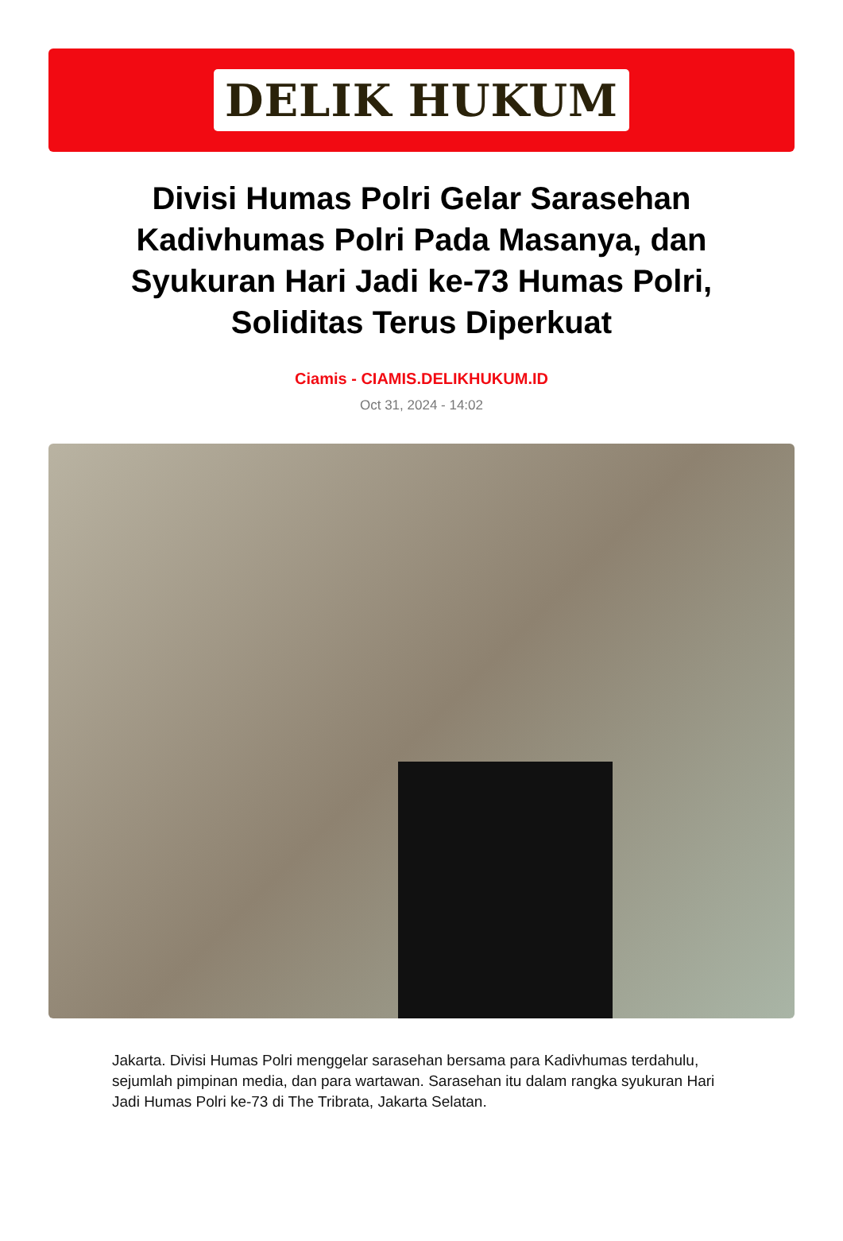DELIK HUKUM
Divisi Humas Polri Gelar Sarasehan Kadivhumas Polri Pada Masanya, dan Syukuran Hari Jadi ke-73 Humas Polri, Soliditas Terus Diperkuat
Ciamis - CIAMIS.DELIKHUKUM.ID
Oct 31, 2024 - 14:02
Jakarta. Divisi Humas Polri menggelar sarasehan bersama para Kadivhumas terdahulu, sejumlah pimpinan media, dan para wartawan. Sarasehan itu dalam rangka syukuran Hari Jadi Humas Polri ke-73 di The Tribrata, Jakarta Selatan.